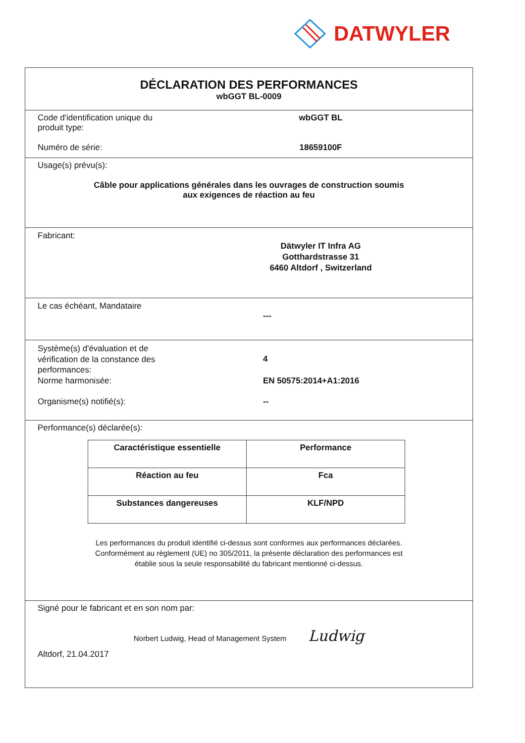DATWYLER
DÉCLARATION DES PERFORMANCES
wbGGT BL-0009
Code d'identification unique du
produit type:
wbGGT BL
Numéro de série: 18659100F
Usage(s) prévu(s):
Câble pour applications générales dans les ouvrages de construction soumis
aux exigences de réaction au feu
Fabricant:
Dätwyler IT Infra AG
Gotthardstrasse 31
6460 Altdorf , Switzerland
Le cas échéant, Mandataire
---
Système(s) d'évaluation et de
vérification de la constance des
performances:
4
Norme harmonisée: EN 50575:2014+A1:2016
Organisme(s) notifié(s): --
Performance(s) déclarée(s):
| Caractéristique essentielle | Performance |
| --- | --- |
| Réaction au feu | Fca |
| Substances dangereuses | KLF/NPD |
Les performances du produit identifié ci-dessus sont conformes aux performances déclarées.
Conformément au règlement (UE) no 305/2011, la présente déclaration des performances est
établie sous la seule responsabilité du fabricant mentionné ci-dessus.
Signé pour le fabricant et en son nom par:
Norbert Ludwig, Head of Management System Ludwig
Altdorf, 21.04.2017